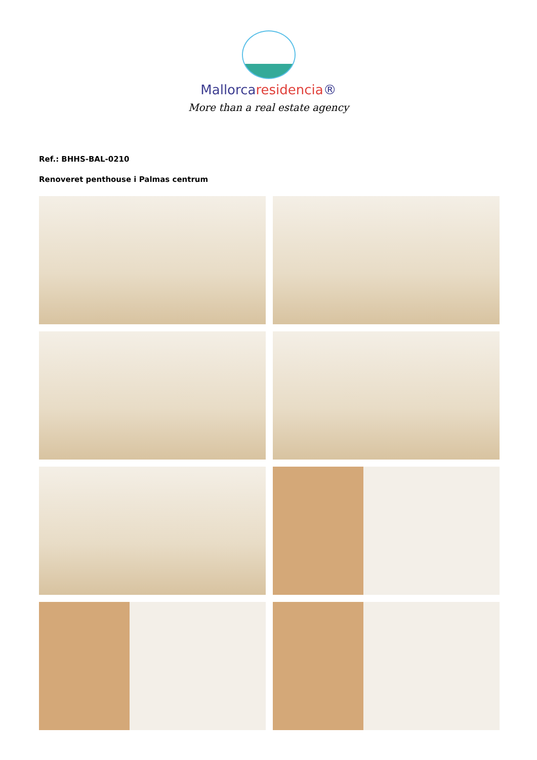Mallorcaresidencia®
More than a real estate agency
Ref.: BHHS-BAL-0210
Renoveret penthouse i Palmas centrum